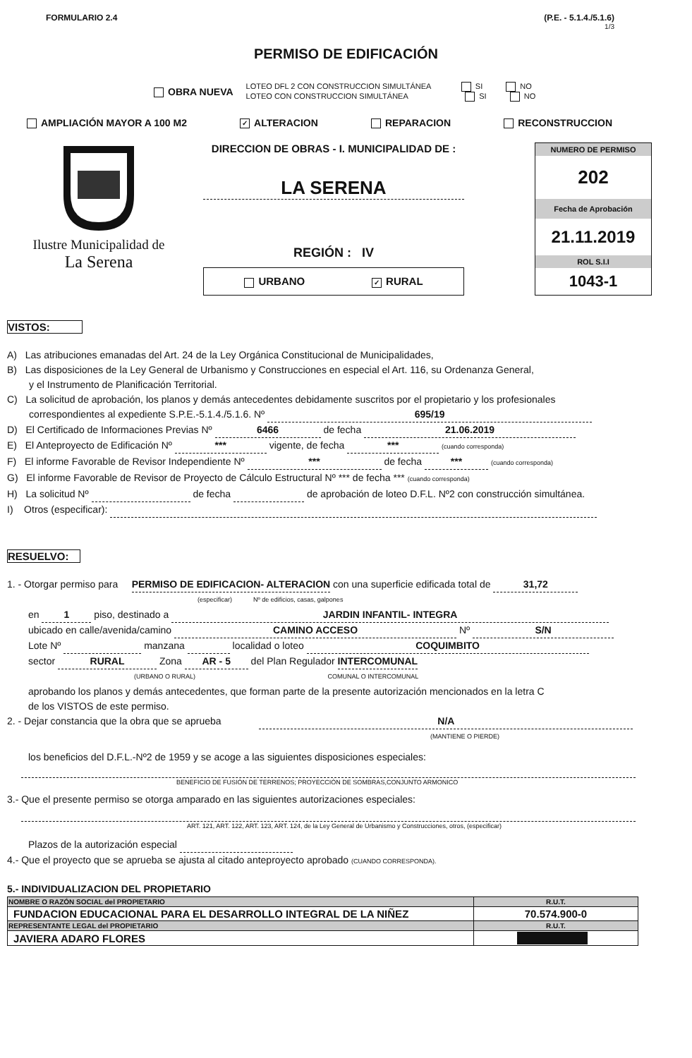FORMULARIO 2.4 (P.E. - 5.1.4./5.1.6)
1/3
PERMISO DE EDIFICACIÓN
OBRA NUEVA
LOTEO DFL 2 CON CONSTRUCCION SIMULTÁNEA SI NO
LOTEO CON CONSTRUCCION SIMULTÁNEA SI NO
AMPLIACIÓN MAYOR A 100 M2 ✓ ALTERACION REPARACION RECONSTRUCCION
Ilustre Municipalidad de
La Serena
DIRECCION DE OBRAS - I. MUNICIPALIDAD DE :
LA SERENA
REGIÓN : IV
URBANO ✓ RURAL
NUMERO DE PERMISO
202
Fecha de Aprobación
21.11.2019
ROL S.I.I
1043-1
VISTOS:
A) Las atribuciones emanadas del Art. 24 de la Ley Orgánica Constitucional de Municipalidades,
B) Las disposiciones de la Ley General de Urbanismo y Construcciones en especial el Art. 116, su Ordenanza General,
y el Instrumento de Planificación Territorial.
C) La solicitud de aprobación, los planos y demás antecedentes debidamente suscritos por el propietario y los profesionales
correspondientes al expediente S.P.E.-5.1.4./5.1.6. Nº 695/19
D) El Certificado de Informaciones Previas Nº 6466 de fecha 21.06.2019
E) El Anteproyecto de Edificación Nº *** vigente, de fecha *** (cuando corresponda)
F) El informe Favorable de Revisor Independiente Nº *** de fecha *** (cuando corresponda)
G) El informe Favorable de Revisor de Proyecto de Cálculo Estructural Nº *** de fecha *** (cuando corresponda)
H) La solicitud Nº de fecha de aprobación de loteo D.F.L. Nº2 con construcción simultánea.
I) Otros (especificar):
RESUELVO:
1. - Otorgar permiso para PERMISO DE EDIFICACION- ALTERACION con una superficie edificada total de 31,72
(especificar) Nº de edificios, casas, galpones
en 1 piso, destinado a JARDIN INFANTIL- INTEGRA
ubicado en calle/avenida/camino CAMINO ACCESO Nº S/N
Lote Nº manzana localidad o loteo COQUIMBITO
sector RURAL Zona AR - 5 del Plan Regulador INTERCOMUNAL
(URBANO O RURAL) COMUNAL O INTERCOMUNAL
aprobando los planos y demás antecedentes, que forman parte de la presente autorización mencionados en la letra C
de los VISTOS de este permiso.
2. - Dejar constancia que la obra que se aprueba N/A
(MANTIENE O PIERDE)
los beneficios del D.F.L.-Nº2 de 1959 y se acoge a las siguientes disposiciones especiales:
BENEFICIO DE FUSIÓN DE TERRENOS; PROYECCIÓN DE SOMBRAS,CONJUNTO ARMONICO
3.- Que el presente permiso se otorga amparado en las siguientes autorizaciones especiales:
ART. 121, ART. 122, ART. 123, ART. 124, de la Ley General de Urbanismo y Construcciones, otros, (especificar)
Plazos de la autorización especial
4.- Que el proyecto que se aprueba se ajusta al citado anteproyecto aprobado (CUANDO CORRESPONDA).
5.- INDIVIDUALIZACION DEL PROPIETARIO
| NOMBRE O RAZÓN SOCIAL del PROPIETARIO | R.U.T. |
| --- | --- |
| FUNDACION EDUCACIONAL PARA EL DESARROLLO INTEGRAL DE LA NIÑEZ | 70.574.900-0 |
| REPRESENTANTE LEGAL del PROPIETARIO | R.U.T. |
| JAVIERA ADARO FLORES | |